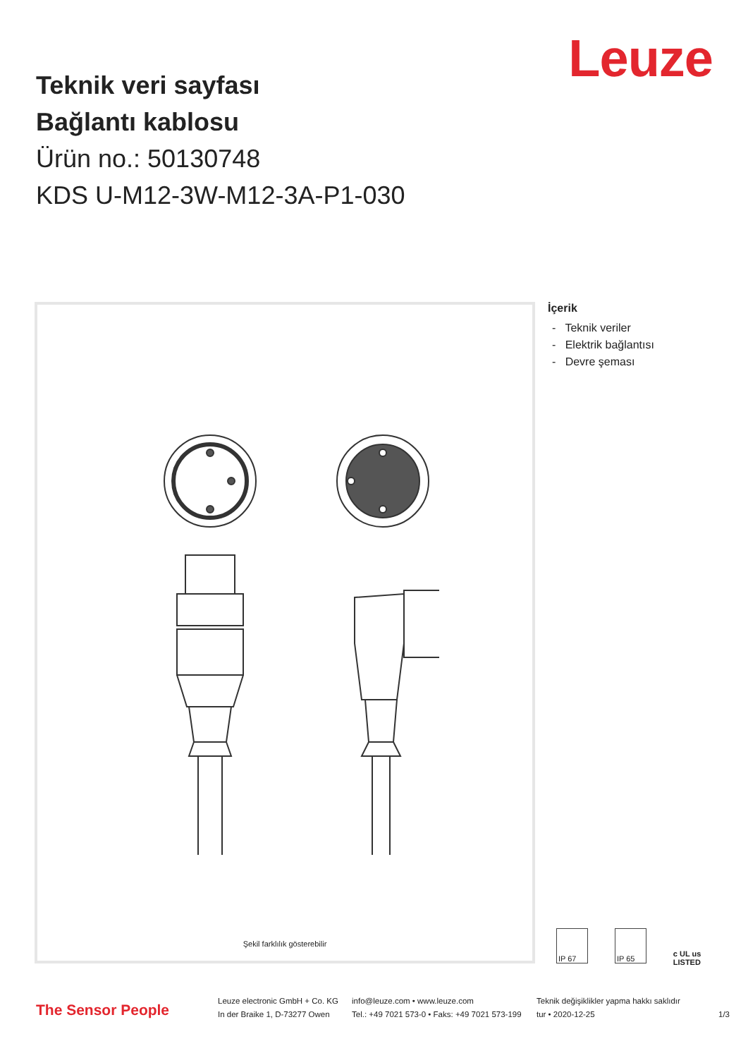Leuze
Teknik veri sayfası
Bağlantı kablosu
Ürün no.: 50130748
KDS U-M12-3W-M12-3A-P1-030
Şekil farklılık gösterebilir
İçerik
- Teknik veriler
- Elektrik bağlantısı
- Devre şeması
IP 67 IP 65 c UL us LISTED
The Sensor People
Leuze electronic GmbH + Co. KG
In der Braike 1, D-73277 Owen
info@leuze.com • www.leuze.com
Tel.: +49 7021 573-0 • Faks: +49 7021 573-199
Teknik değişiklikler yapma hakkı saklıdır
tur • 2020-12-25 1/3